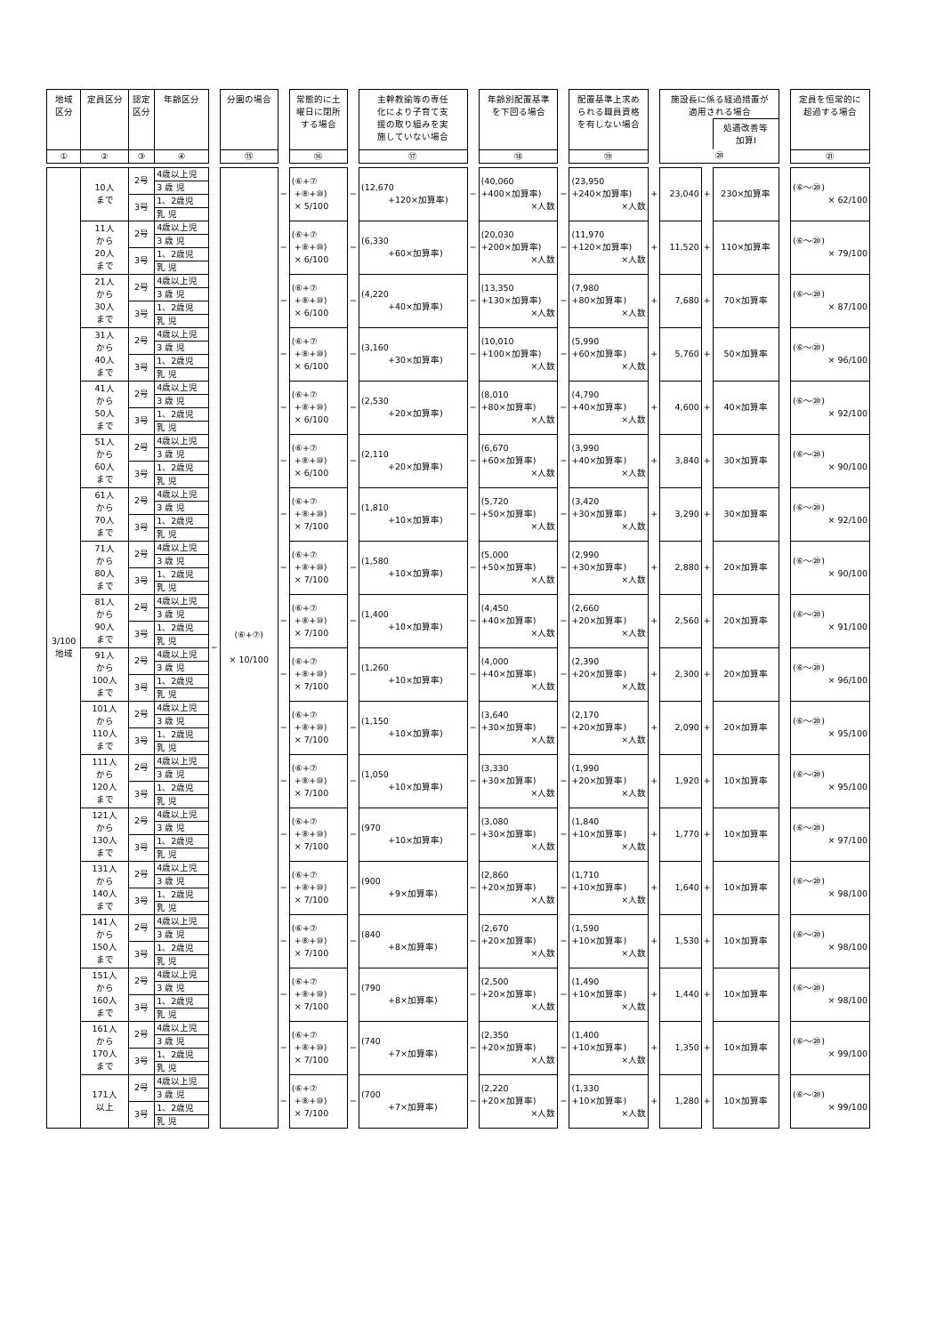| 地域 区分 | 定員区分 | 認定 区分 | 年齢区分 | | 分園の場合 | | 常態的に土 曜日に閉所 する場合 | | 主幹教諭等の専任 化により子育て支 援の取り組みを実 施していない場合 | | 年齢別配置基準 を下回る場合 | | 配置基準上求め られる職員資格 を有しない場合 | | 施設長に係る経過措置が 適用される場合 | | | | 定員を恒常的に 超過する場合 |
| --- | --- | --- | --- | --- | --- | --- | --- | --- | --- | --- | --- | --- | --- | --- | --- | --- | --- | --- | --- |
| | | | | | | | | | | | | | | | | | 処遇改善等 加算Ⅰ | | |
| ① | ② | ③ | ④ | | ⑮ | | ⑯ | | ⑰ | | ⑱ | | ⑲ | | ⑳ | | | | ㉑ |
| 3/100 地域 | 10人 まで | 2号 | 4歳以上児 | − | (⑥+⑦) × 10/100 | − | (⑥+⑦ +⑧+⑩) × 5/100 | − | (12,670 +120×加算率) | − | (40,060 +400×加算率) ×人数 | − | (23,950 +240×加算率) ×人数 | + | 23,040 | + | 230×加算率 | | (⑥〜⑳) × 62/100 |
| | | | 3 歳 児 | | | | | | | | | | | | | | | | |
| | | 3号 | 1、2歳児 | | | | | | | | | | | | | | | | |
| | | | 乳 児 | | | | | | | | | | | | | | | | |
| | 11人 から 20人 まで | 2号 | 4歳以上児 | | | − | (⑥+⑦ +⑧+⑩) × 6/100 | − | (6,330 +60×加算率) | − | (20,030 +200×加算率) ×人数 | − | (11,970 +120×加算率) ×人数 | + | 11,520 | + | 110×加算率 | | (⑥〜⑳) × 79/100 |
| | | | 3 歳 児 | | | | | | | | | | | | | | | | |
| | | 3号 | 1、2歳児 | | | | | | | | | | | | | | | | |
| | | | 乳 児 | | | | | | | | | | | | | | | | |
| | 21人 から 30人 まで | 2号 | 4歳以上児 | | | − | (⑥+⑦ +⑧+⑩) × 6/100 | − | (4,220 +40×加算率) | − | (13,350 +130×加算率) ×人数 | − | (7,980 +80×加算率) ×人数 | + | 7,680 | + | 70×加算率 | | (⑥〜⑳) × 87/100 |
| | | | 3 歳 児 | | | | | | | | | | | | | | | | |
| | | 3号 | 1、2歳児 | | | | | | | | | | | | | | | | |
| | | | 乳 児 | | | | | | | | | | | | | | | | |
| | 31人 から 40人 まで | 2号 | 4歳以上児 | | | − | (⑥+⑦ +⑧+⑩) × 6/100 | − | (3,160 +30×加算率) | − | (10,010 +100×加算率) ×人数 | − | (5,990 +60×加算率) ×人数 | + | 5,760 | + | 50×加算率 | | (⑥〜⑳) × 96/100 |
| | | | 3 歳 児 | | | | | | | | | | | | | | | | |
| | | 3号 | 1、2歳児 | | | | | | | | | | | | | | | | |
| | | | 乳 児 | | | | | | | | | | | | | | | | |
| | 41人 から 50人 まで | 2号 | 4歳以上児 | | | − | (⑥+⑦ +⑧+⑩) × 6/100 | − | (2,530 +20×加算率) | − | (8,010 +80×加算率) ×人数 | − | (4,790 +40×加算率) ×人数 | + | 4,600 | + | 40×加算率 | | (⑥〜⑳) × 92/100 |
| | | | 3 歳 児 | | | | | | | | | | | | | | | | |
| | | 3号 | 1、2歳児 | | | | | | | | | | | | | | | | |
| | | | 乳 児 | | | | | | | | | | | | | | | | |
| | 51人 から 60人 まで | 2号 | 4歳以上児 | | | − | (⑥+⑦ +⑧+⑩) × 6/100 | − | (2,110 +20×加算率) | − | (6,670 +60×加算率) ×人数 | − | (3,990 +40×加算率) ×人数 | + | 3,840 | + | 30×加算率 | | (⑥〜⑳) × 90/100 |
| | | | 3 歳 児 | | | | | | | | | | | | | | | | |
| | | 3号 | 1、2歳児 | | | | | | | | | | | | | | | | |
| | | | 乳 児 | | | | | | | | | | | | | | | | |
| | 61人 から 70人 まで | 2号 | 4歳以上児 | | | − | (⑥+⑦ +⑧+⑩) × 7/100 | − | (1,810 +10×加算率) | − | (5,720 +50×加算率) ×人数 | − | (3,420 +30×加算率) ×人数 | + | 3,290 | + | 30×加算率 | | (⑥〜⑳) × 92/100 |
| | | | 3 歳 児 | | | | | | | | | | | | | | | | |
| | | 3号 | 1、2歳児 | | | | | | | | | | | | | | | | |
| | | | 乳 児 | | | | | | | | | | | | | | | | |
| | 71人 から 80人 まで | 2号 | 4歳以上児 | | | − | (⑥+⑦ +⑧+⑩) × 7/100 | − | (1,580 +10×加算率) | − | (5,000 +50×加算率) ×人数 | − | (2,990 +30×加算率) ×人数 | + | 2,880 | + | 20×加算率 | | (⑥〜⑳) × 90/100 |
| | | | 3 歳 児 | | | | | | | | | | | | | | | | |
| | | 3号 | 1、2歳児 | | | | | | | | | | | | | | | | |
| | | | 乳 児 | | | | | | | | | | | | | | | | |
| | 81人 から 90人 まで | 2号 | 4歳以上児 | | | − | (⑥+⑦ +⑧+⑩) × 7/100 | − | (1,400 +10×加算率) | − | (4,450 +40×加算率) ×人数 | − | (2,660 +20×加算率) ×人数 | + | 2,560 | + | 20×加算率 | | (⑥〜⑳) × 91/100 |
| | | | 3 歳 児 | | | | | | | | | | | | | | | | |
| | | 3号 | 1、2歳児 | | | | | | | | | | | | | | | | |
| | | | 乳 児 | | | | | | | | | | | | | | | | |
| | 91人 から 100人 まで | 2号 | 4歳以上児 | | | − | (⑥+⑦ +⑧+⑩) × 7/100 | − | (1,260 +10×加算率) | − | (4,000 +40×加算率) ×人数 | − | (2,390 +20×加算率) ×人数 | + | 2,300 | + | 20×加算率 | | (⑥〜⑳) × 96/100 |
| | | | 3 歳 児 | | | | | | | | | | | | | | | | |
| | | 3号 | 1、2歳児 | | | | | | | | | | | | | | | | |
| | | | 乳 児 | | | | | | | | | | | | | | | | |
| | 101人 から 110人 まで | 2号 | 4歳以上児 | | | − | (⑥+⑦ +⑧+⑩) × 7/100 | − | (1,150 +10×加算率) | − | (3,640 +30×加算率) ×人数 | − | (2,170 +20×加算率) ×人数 | + | 2,090 | + | 20×加算率 | | (⑥〜⑳) × 95/100 |
| | | | 3 歳 児 | | | | | | | | | | | | | | | | |
| | | 3号 | 1、2歳児 | | | | | | | | | | | | | | | | |
| | | | 乳 児 | | | | | | | | | | | | | | | | |
| | 111人 から 120人 まで | 2号 | 4歳以上児 | | | − | (⑥+⑦ +⑧+⑩) × 7/100 | − | (1,050 +10×加算率) | − | (3,330 +30×加算率) ×人数 | − | (1,990 +20×加算率) ×人数 | + | 1,920 | + | 10×加算率 | | (⑥〜⑳) × 95/100 |
| | | | 3 歳 児 | | | | | | | | | | | | | | | | |
| | | 3号 | 1、2歳児 | | | | | | | | | | | | | | | | |
| | | | 乳 児 | | | | | | | | | | | | | | | | |
| | 121人 から 130人 まで | 2号 | 4歳以上児 | | | − | (⑥+⑦ +⑧+⑩) × 7/100 | − | (970 +10×加算率) | − | (3,080 +30×加算率) ×人数 | − | (1,840 +10×加算率) ×人数 | + | 1,770 | + | 10×加算率 | | (⑥〜⑳) × 97/100 |
| | | | 3 歳 児 | | | | | | | | | | | | | | | | |
| | | 3号 | 1、2歳児 | | | | | | | | | | | | | | | | |
| | | | 乳 児 | | | | | | | | | | | | | | | | |
| | 131人 から 140人 まで | 2号 | 4歳以上児 | | | − | (⑥+⑦ +⑧+⑩) × 7/100 | − | (900 +9×加算率) | − | (2,860 +20×加算率) ×人数 | − | (1,710 +10×加算率) ×人数 | + | 1,640 | + | 10×加算率 | | (⑥〜⑳) × 98/100 |
| | | | 3 歳 児 | | | | | | | | | | | | | | | | |
| | | 3号 | 1、2歳児 | | | | | | | | | | | | | | | | |
| | | | 乳 児 | | | | | | | | | | | | | | | | |
| | 141人 から 150人 まで | 2号 | 4歳以上児 | | | − | (⑥+⑦ +⑧+⑩) × 7/100 | − | (840 +8×加算率) | − | (2,670 +20×加算率) ×人数 | − | (1,590 +10×加算率) ×人数 | + | 1,530 | + | 10×加算率 | | (⑥〜⑳) × 98/100 |
| | | | 3 歳 児 | | | | | | | | | | | | | | | | |
| | | 3号 | 1、2歳児 | | | | | | | | | | | | | | | | |
| | | | 乳 児 | | | | | | | | | | | | | | | | |
| | 151人 から 160人 まで | 2号 | 4歳以上児 | | | − | (⑥+⑦ +⑧+⑩) × 7/100 | − | (790 +8×加算率) | − | (2,500 +20×加算率) ×人数 | − | (1,490 +10×加算率) ×人数 | + | 1,440 | + | 10×加算率 | | (⑥〜⑳) × 98/100 |
| | | | 3 歳 児 | | | | | | | | | | | | | | | | |
| | | 3号 | 1、2歳児 | | | | | | | | | | | | | | | | |
| | | | 乳 児 | | | | | | | | | | | | | | | | |
| | 161人 から 170人 まで | 2号 | 4歳以上児 | | | − | (⑥+⑦ +⑧+⑩) × 7/100 | − | (740 +7×加算率) | − | (2,350 +20×加算率) ×人数 | − | (1,400 +10×加算率) ×人数 | + | 1,350 | + | 10×加算率 | | (⑥〜⑳) × 99/100 |
| | | | 3 歳 児 | | | | | | | | | | | | | | | | |
| | | 3号 | 1、2歳児 | | | | | | | | | | | | | | | | |
| | | | 乳 児 | | | | | | | | | | | | | | | | |
| | 171人 以上 | 2号 | 4歳以上児 | | | − | (⑥+⑦ +⑧+⑩) × 7/100 | − | (700 +7×加算率) | − | (2,220 +20×加算率) ×人数 | − | (1,330 +10×加算率) ×人数 | + | 1,280 | + | 10×加算率 | | (⑥〜⑳) × 99/100 |
| | | | 3 歳 児 | | | | | | | | | | | | | | | | |
| | | 3号 | 1、2歳児 | | | | | | | | | | | | | | | | |
| | | | 乳 児 | | | | | | | | | | | | | | | | |